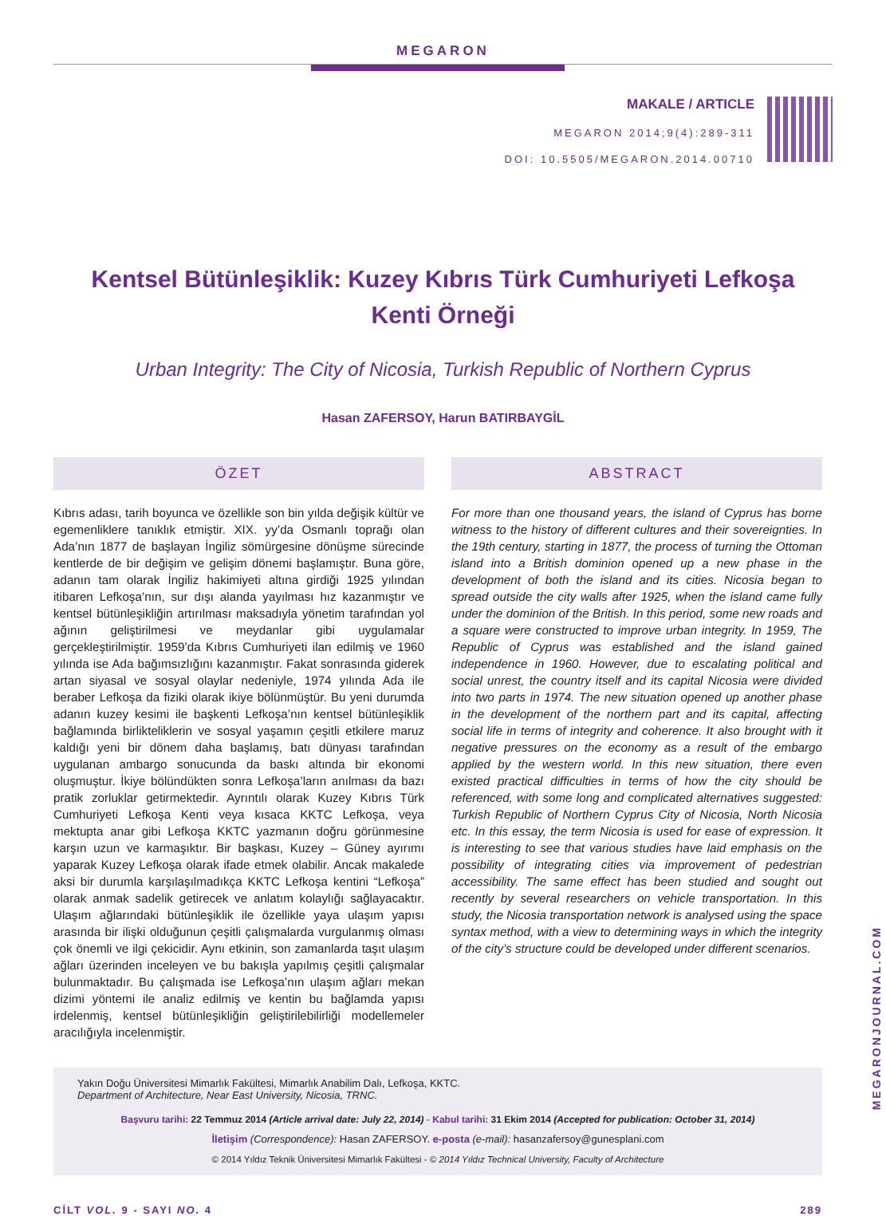MEGARON
MAKALE / ARTICLE
MEGARON 2014;9(4):289-311
DOI: 10.5505/MEGARON.2014.00710
Kentsel Bütünleşiklik: Kuzey Kıbrıs Türk Cumhuriyeti Lefkoşa Kenti Örneği
Urban Integrity: The City of Nicosia, Turkish Republic of Northern Cyprus
Hasan ZAFERSOY, Harun BATIRBAYGİL
ÖZET
Kıbrıs adası, tarih boyunca ve özellikle son bin yılda değişik kültür ve egemenliklere tanıklık etmiştir. XIX. yy’da Osmanlı toprağı olan Ada’nın 1877 de başlayan İngiliz sömürgesine dönüşme sürecinde kentlerde de bir değişim ve gelişim dönemi başlamıştır. Buna göre, adanın tam olarak İngiliz hakimiyeti altına girdiği 1925 yılından itibaren Lefkoşa’nın, sur dışı alanda yayılması hız kazanmıştır ve kentsel bütünleşikliğin artırılması maksadıyla yönetim tarafından yol ağının geliştirilmesi ve meydanlar gibi uygulamalar gerçekleştirilmiştir. 1959’da Kıbrıs Cumhuriyeti ilan edilmiş ve 1960 yılında ise Ada bağımsızlığını kazanmıştır. Fakat sonrasında giderek artan siyasal ve sosyal olaylar nedeniyle, 1974 yılında Ada ile beraber Lefkoşa da fiziki olarak ikiye bölünmüştür. Bu yeni durumda adanın kuzey kesimi ile başkenti Lefkoşa’nın kentsel bütünleşiklik bağlamında birlikteliklerin ve sosyal yaşamın çeşitli etkilere maruz kaldığı yeni bir dönem daha başlamış, batı dünyası tarafından uygulanan ambargo sonucunda da baskı altında bir ekonomi oluşmuştur. İkiye bölündükten sonra Lefkoşa’ların anılması da bazı pratik zorluklar getirmektedir. Ayrıntılı olarak Kuzey Kıbrıs Türk Cumhuriyeti Lefkoşa Kenti veya kısaca KKTC Lefkoşa, veya mektupta anar gibi Lefkoşa KKTC yazmanın doğru görünmesine karşın uzun ve karmaşıktır. Bir başkası, Kuzey – Güney ayırımı yaparak Kuzey Lefkoşa olarak ifade etmek olabilir. Ancak makalede aksi bir durumla karşılaşılmadıkça KKTC Lefkoşa kentini “Lefkoşa” olarak anmak sadelik getirecek ve anlatım kolaylığı sağlayacaktır. Ulaşım ağlarındaki bütünleşiklik ile özellikle yaya ulaşım yapısı arasında bir ilişki olduğunun çeşitli çalışmalarda vurgulanmış olması çok önemli ve ilgi çekicidir. Aynı etkinin, son zamanlarda taşıt ulaşım ağları üzerinden inceleyen ve bu bakışla yapılmış çeşitli çalışmalar bulunmaktadır. Bu çalışmada ise Lefkoşa’nın ulaşım ağları mekan dizimi yöntemi ile analiz edilmiş ve kentin bu bağlamda yapısı irdelenmiş, kentsel bütünleşikliğin geliştirilebilirliği modellemeler aracılığıyla incelenmiştir.
ABSTRACT
For more than one thousand years, the island of Cyprus has borne witness to the history of different cultures and their sovereignties. In the 19th century, starting in 1877, the process of turning the Ottoman island into a British dominion opened up a new phase in the development of both the island and its cities. Nicosia began to spread outside the city walls after 1925, when the island came fully under the dominion of the British. In this period, some new roads and a square were constructed to improve urban integrity. In 1959, The Republic of Cyprus was established and the island gained independence in 1960. However, due to escalating political and social unrest, the country itself and its capital Nicosia were divided into two parts in 1974. The new situation opened up another phase in the development of the northern part and its capital, affecting social life in terms of integrity and coherence. It also brought with it negative pressures on the economy as a result of the embargo applied by the western world. In this new situation, there even existed practical difficulties in terms of how the city should be referenced, with some long and complicated alternatives suggested: Turkish Republic of Northern Cyprus City of Nicosia, North Nicosia etc. In this essay, the term Nicosia is used for ease of expression. It is interesting to see that various studies have laid emphasis on the possibility of integrating cities via improvement of pedestrian accessibility. The same effect has been studied and sought out recently by several researchers on vehicle transportation. In this study, the Nicosia transportation network is analysed using the space syntax method, with a view to determining ways in which the integrity of the city’s structure could be developed under different scenarios.
Yakın Doğu Üniversitesi Mimarlık Fakültesi, Mimarlık Anabilim Dalı, Lefkoşa, KKTC.
Department of Architecture, Near East University, Nicosia, TRNC.
Başvuru tarihi: 22 Temmuz 2014 (Article arrival date: July 22, 2014) - Kabul tarihi: 31 Ekim 2014 (Accepted for publication: October 31, 2014)
İletişim (Correspondence): Hasan ZAFERSOY. e-posta (e-mail): hasanzafersoy@gunesplani.com
© 2014 Yıldız Teknik Üniversitesi Mimarlık Fakültesi - © 2014 Yıldız Technical University, Faculty of Architecture
CİLT VOL. 9 - SAYI NO. 4 289
MEGARONJOURNAL.COM